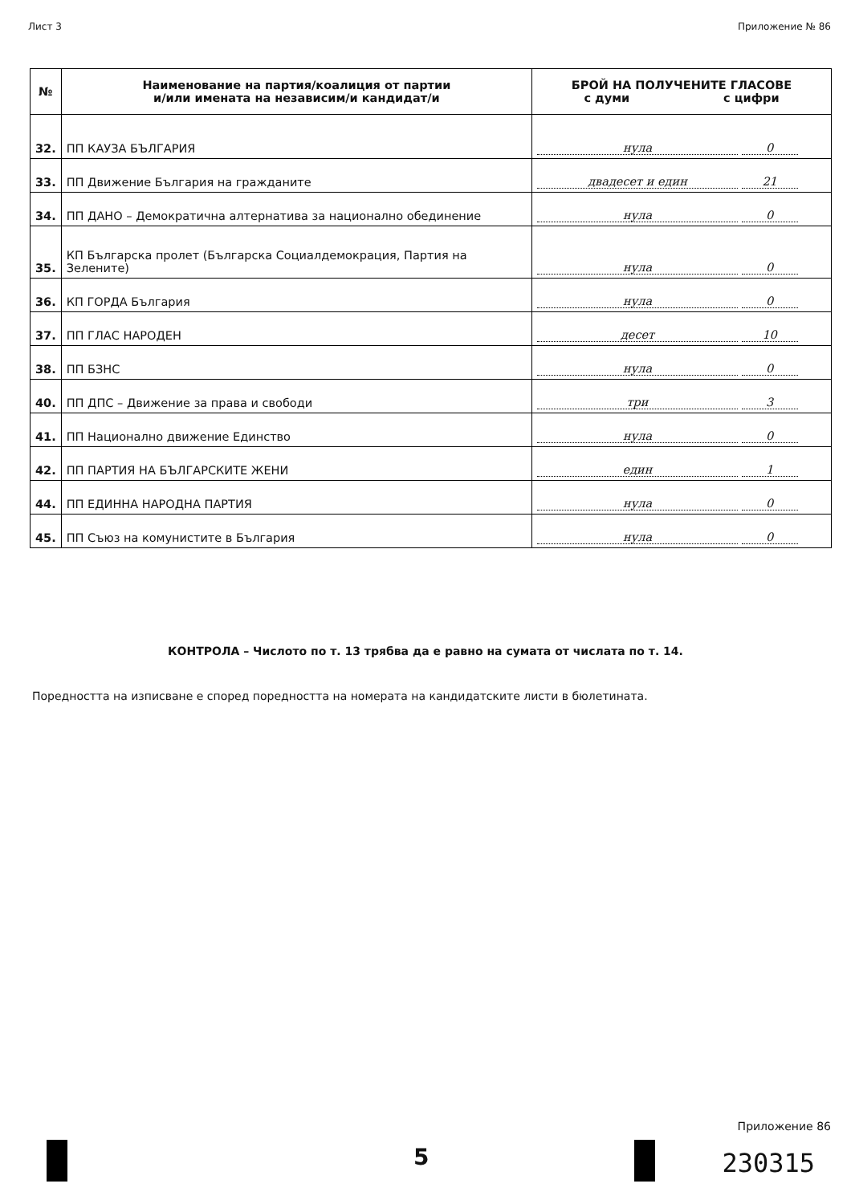Лист 3 Приложение № 86
| № | Наименование на партия/коалиция от партии и/или имената на независим/и кандидат/и | БРОЙ НА ПОЛУЧЕНИТЕ ГЛАСОВЕ с думи с цифри |
| --- | --- | --- |
| 32. | ПП КАУЗА БЪЛГАРИЯ | нула 0 |
| 33. | ПП Движение България на гражданите | двадесет и един 21 |
| 34. | ПП ДАНО – Демократична алтернатива за национално обединение | нула 0 |
| 35. | КП Българска пролет (Българска Социалдемокрация, Партия на Зелените) | нула 0 |
| 36. | КП ГОРДА България | нула 0 |
| 37. | ПП ГЛАС НАРОДЕН | десет 10 |
| 38. | ПП БЗНС | нула 0 |
| 40. | ПП ДПС – Движение за права и свободи | три 3 |
| 41. | ПП Национално движение Единство | нула 0 |
| 42. | ПП ПАРТИЯ НА БЪЛГАРСКИТЕ ЖЕНИ | един 1 |
| 44. | ПП ЕДИННА НАРОДНА ПАРТИЯ | нула 0 |
| 45. | ПП Съюз на комунистите в България | нула 0 |
КОНТРОЛА – Числото по т. 13 трябва да е равно на сумата от числата по т. 14.
Поредността на изписване е според поредността на номерата на кандидатските листи в бюлетината.
5
Приложение 86
230315